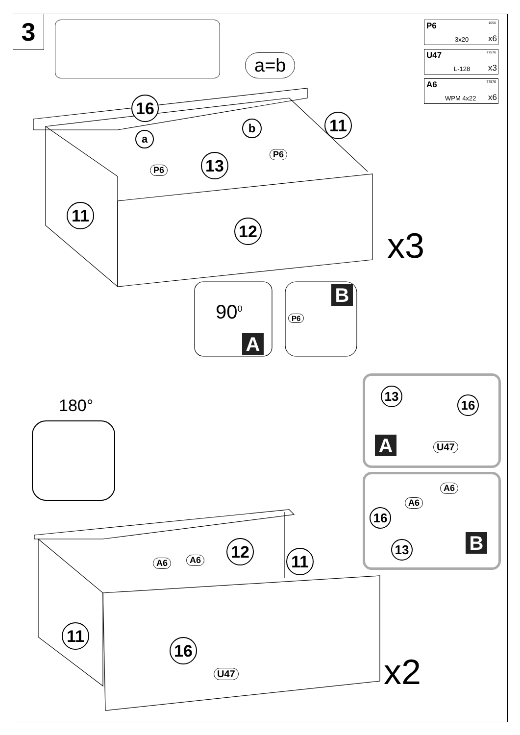3
a=b
P6 1056
3x20 x6
U47 77576
L-128 x3
A6 77576
WPM 4x22 x6
16
11
b
a
P6
P6 13
11
12 x3
90<sup>0</sup>
A
B
P6
180°
13
16
A U47
A6
A6
16
13 B
12 11
A6 A6
11
16
U47 x2